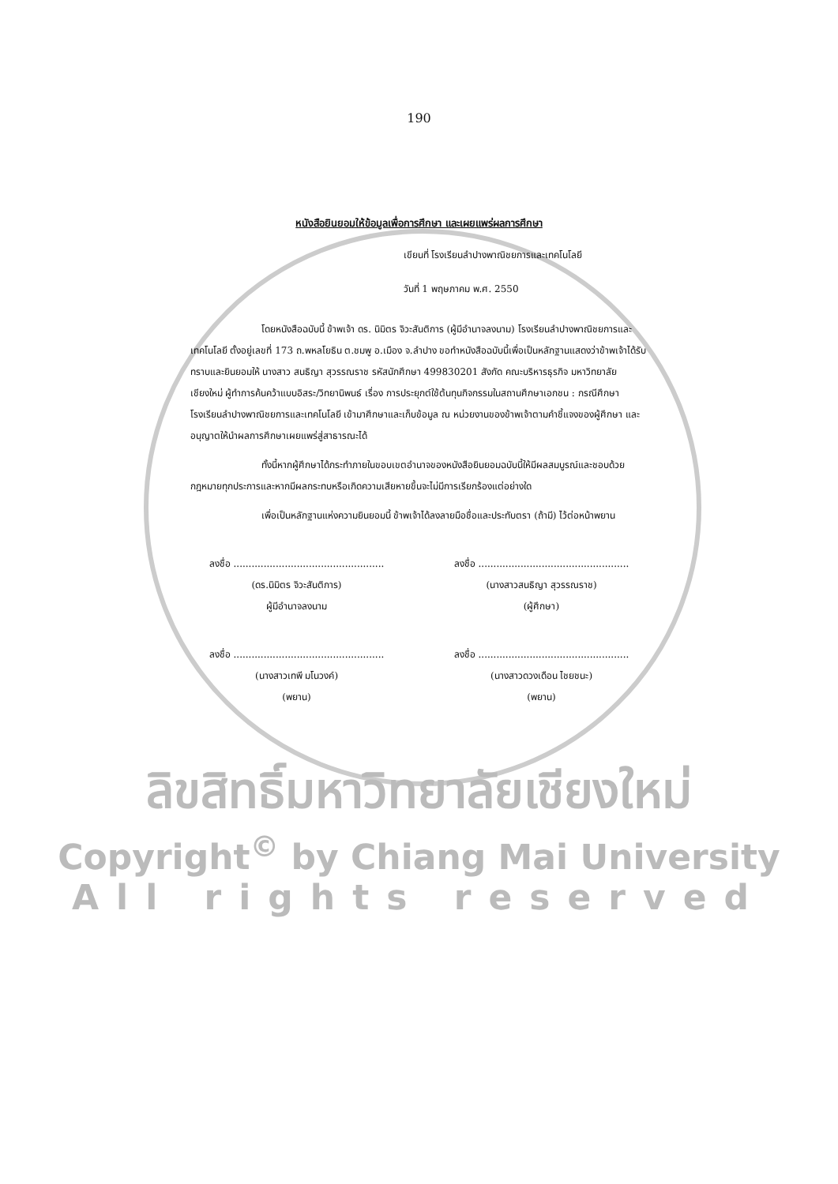190
หนังสือยินยอมให้ข้อมูลเพื่อการศึกษา และเผยแพร่ผลการศึกษา
เขียนที่ โรงเรียนลำปางพาณิชยการและเทคโนโลยี
วันที่ 1 พฤษภาคม พ.ศ. 2550
โดยหนังสือฉบับนี้ ข้าพเจ้า ดร. นิมิตร จิวะสันติการ (ผู้มีอำนาจลงนาม) โรงเรียนลำปางพาณิชยการและเทคโนโลยี ตั้งอยู่เลขที่ 173 ถ.พหลโยธิน ต.ชมพู อ.เมือง จ.ลำปาง ขอทำหนังสือฉบับนี้เพื่อเป็นหลักฐานแสดงว่าข้าพเจ้าได้รับทราบและยินยอมให้ นางสาว สนธิญา สุวรรณราช รหัสนักศึกษา 499830201 สังกัด คณะบริหารธุรกิจ มหาวิทยาลัยเชียงใหม่ ผู้ทำการค้นคว้าแบบอิสระ/วิทยานิพนธ์ เรื่อง การประยุกต์ใช้ต้นทุนกิจกรรมในสถานศึกษาเอกชน : กรณีศึกษาโรงเรียนลำปางพาณิชยการและเทคโนโลยี เข้ามาศึกษาและเก็บข้อมูล ณ หน่วยงานของข้าพเจ้าตามคำชี้แจงของผู้ศึกษา และอนุญาตให้นำผลการศึกษาเผยแพร่สู่สาธารณะได้
ทั้งนี้หากผู้ศึกษาได้กระทำภายในขอบเขตอำนาจของหนังสือยินยอมฉบับนี้ให้มีผลสมบูรณ์และชอบด้วยกฎหมายทุกประการและหากมีผลกระทบหรือเกิดความเสียหายขึ้นจะไม่มีการเรียกร้องแต่อย่างใด
เพื่อเป็นหลักฐานแห่งความยินยอมนี้ ข้าพเจ้าได้ลงลายมือชื่อและประทับตรา (ถ้ามี) ไว้ต่อหน้าพยาน
ลงชื่อ ..................................................
(ดร.นิมิตร จิวะสันติการ)
ผู้มีอำนาจลงนาม
ลงชื่อ ..................................................
(นางสาวสนธิญา สุวรรณราช)
(ผู้ศึกษา)
ลงชื่อ ..................................................
(นางสาวเทพี มโนวงค์)
(พยาน)
ลงชื่อ ..................................................
(นางสาวดวงเดือน ไชยชนะ)
(พยาน)
ลิขสิทธิ์มหาวิทยาลัยเชียงใหม่
Copyright<sup>©</sup> by Chiang Mai University
All rights reserved